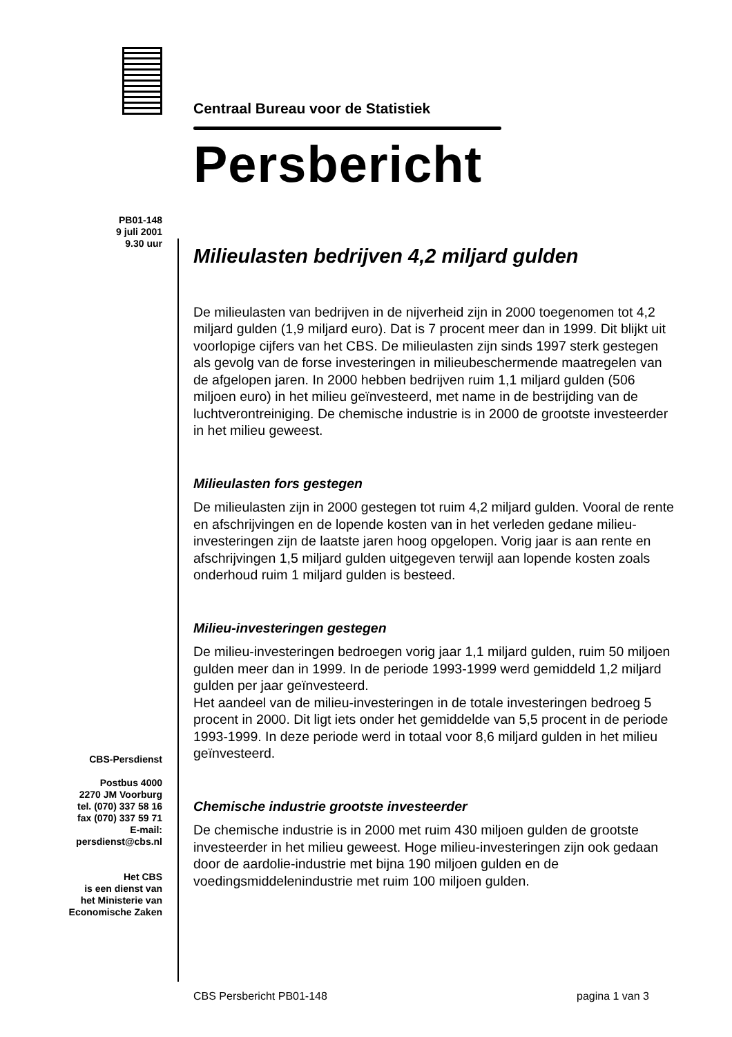Centraal Bureau voor de Statistiek
Persbericht
PB01-148
9 juli 2001
9.30 uur
Milieulasten bedrijven 4,2 miljard gulden
De milieulasten van bedrijven in de nijverheid zijn in 2000 toegenomen tot 4,2 miljard gulden (1,9 miljard euro). Dat is 7 procent meer dan in 1999. Dit blijkt uit voorlopige cijfers van het CBS. De milieulasten zijn sinds 1997 sterk gestegen als gevolg van de forse investeringen in milieubeschermende maatregelen van de afgelopen jaren. In 2000 hebben bedrijven ruim 1,1 miljard gulden (506 miljoen euro) in het milieu geïnvesteerd, met name in de bestrijding van de luchtverontreiniging. De chemische industrie is in 2000 de grootste investeerder in het milieu geweest.
Milieulasten fors gestegen
De milieulasten zijn in 2000 gestegen tot ruim 4,2 miljard gulden. Vooral de rente en afschrijvingen en de lopende kosten van in het verleden gedane milieu-investeringen zijn de laatste jaren hoog opgelopen. Vorig jaar is aan rente en afschrijvingen 1,5 miljard gulden uitgegeven terwijl aan lopende kosten zoals onderhoud ruim 1 miljard gulden is besteed.
Milieu-investeringen gestegen
De milieu-investeringen bedroegen vorig jaar 1,1 miljard gulden, ruim 50 miljoen gulden meer dan in 1999. In de periode 1993-1999 werd gemiddeld 1,2 miljard gulden per jaar geïnvesteerd.
Het aandeel van de milieu-investeringen in de totale investeringen bedroeg 5 procent in 2000. Dit ligt iets onder het gemiddelde van 5,5 procent in de periode 1993-1999. In deze periode werd in totaal voor 8,6 miljard gulden in het milieu geïnvesteerd.
Chemische industrie grootste investeerder
De chemische industrie is in 2000 met ruim 430 miljoen gulden de grootste investeerder in het milieu geweest. Hoge milieu-investeringen zijn ook gedaan door de aardolie-industrie met bijna 190 miljoen gulden en de voedingsmiddelenindustrie met ruim 100 miljoen gulden.
CBS-Persdienst
Postbus 4000
2270 JM Voorburg
tel. (070) 337 58 16
fax (070) 337 59 71
E-mail:
persdienst@cbs.nl
Het CBS
is een dienst van
het Ministerie van
Economische Zaken
CBS Persbericht PB01-148 pagina 1 van 3